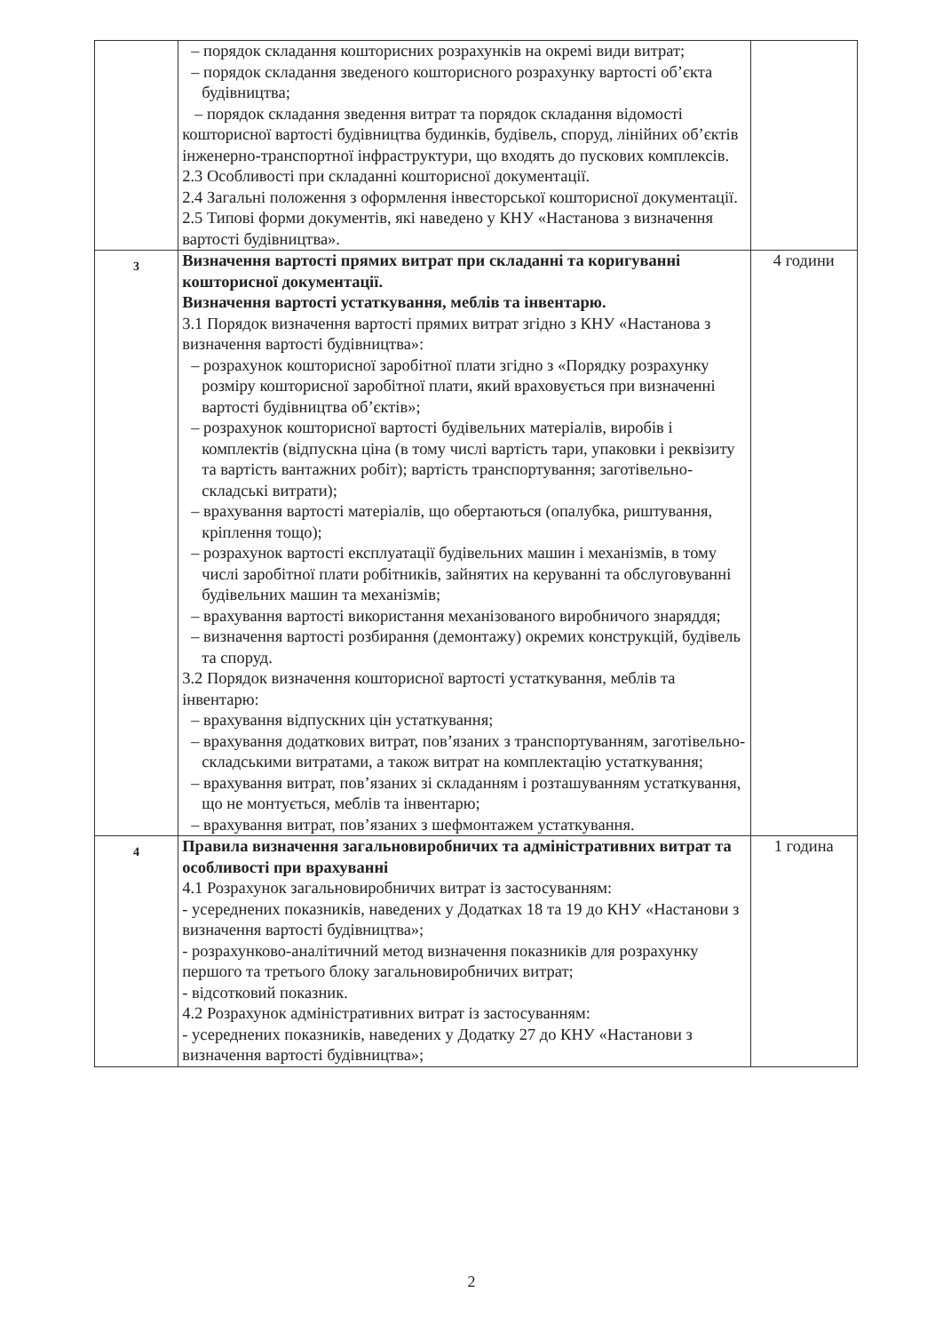| | – порядок складання кошторисних розрахунків на окремі види витрат; – порядок складання зведеного кошторисного розрахунку вартості об’єкта будівництва; – порядок складання зведення витрат та порядок складання відомості кошторисної вартості будівництва будинків, будівель, споруд, лінійних об’єктів інженерно-транспортної інфраструктури, що входять до пускових комплексів. 2.3 Особливості при складанні кошторисної документації. 2.4 Загальні положення з оформлення інвесторської кошторисної документації. 2.5 Типові форми документів, які наведено у КНУ «Настанова з визначення вартості будівництва». | |
| 3 | Визначення вартості прямих витрат при складанні та коригуванні кошторисної документації. Визначення вартості устаткування, меблів та інвентарю. 3.1 Порядок визначення вартості прямих витрат згідно з КНУ «Настанова з визначення вартості будівництва»: – розрахунок кошторисної заробітної плати згідно з «Порядку розрахунку розміру кошторисної заробітної плати, який враховується при визначенні вартості будівництва об’єктів»; – розрахунок кошторисної вартості будівельних матеріалів, виробів і комплектів (відпускна ціна (в тому числі вартість тари, упаковки і реквізиту та вартість вантажних робіт); вартість транспортування; заготівельно-складські витрати); – врахування вартості матеріалів, що обертаються (опалубка, риштування, кріплення тощо); – розрахунок вартості експлуатації будівельних машин і механізмів, в тому числі заробітної плати робітників, зайнятих на керуванні та обслуговуванні будівельних машин та механізмів; – врахування вартості використання механізованого виробничого знаряддя; – визначення вартості розбирання (демонтажу) окремих конструкцій, будівель та споруд. 3.2 Порядок визначення кошторисної вартості устаткування, меблів та інвентарю: – врахування відпускних цін устаткування; – врахування додаткових витрат, пов’язаних з транспортуванням, заготівельно-складськими витратами, а також витрат на комплектацію устаткування; – врахування витрат, пов’язаних зі складанням і розташуванням устаткування, що не монтується, меблів та інвентарю; – врахування витрат, пов’язаних з шефмонтажем устаткування. | 4 години |
| 4 | Правила визначення загальновиробничих та адміністративних витрат та особливості при врахуванні 4.1 Розрахунок загальновиробничих витрат із застосуванням: - усереднених показників, наведених у Додатках 18 та 19 до КНУ «Настанови з визначення вартості будівництва»; - розрахунково-аналітичний метод визначення показників для розрахунку першого та третього блоку загальновиробничих витрат; - відсотковий показник. 4.2 Розрахунок адміністративних витрат із застосуванням: - усереднених показників, наведених у Додатку 27 до КНУ «Настанови з визначення вартості будівництва»; | 1 година |
2